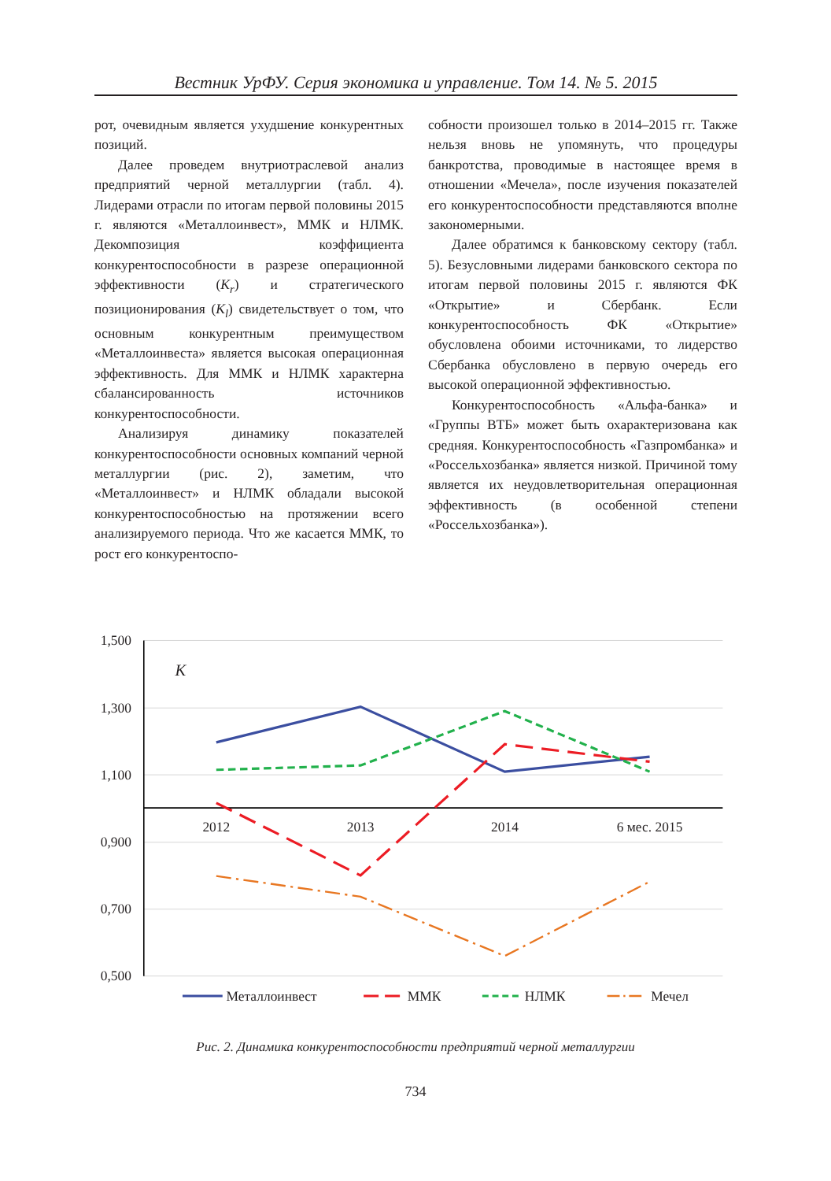Вестник УрФУ. Серия экономика и управление. Том 14. № 5. 2015
рот, очевидным является ухудшение конкурентных позиций.
Далее проведем внутриотраслевой анализ предприятий черной металлургии (табл. 4). Лидерами отрасли по итогам первой половины 2015 г. являются «Металлоинвест», ММК и НЛМК. Декомпозиция коэффициента конкурентоспособности в разрезе операционной эффективности (K<sub>r</sub>) и стратегического позиционирования (K<sub>l</sub>) свидетельствует о том, что основным конкурентным преимуществом «Металлоинвеста» является высокая операционная эффективность. Для ММК и НЛМК характерна сбалансированность источников конкурентоспособности.
Анализируя динамику показателей конкурентоспособности основных компаний черной металлургии (рис. 2), заметим, что «Металлоинвест» и НЛМК обладали высокой конкурентоспособностью на протяжении всего анализируемого периода. Что же касается ММК, то рост его конкурентоспо-
собности произошел только в 2014–2015 гг. Также нельзя вновь не упомянуть, что процедуры банкротства, проводимые в настоящее время в отношении «Мечела», после изучения показателей его конкурентоспособности представляются вполне закономерными.
Далее обратимся к банковскому сектору (табл. 5). Безусловными лидерами банковского сектора по итогам первой половины 2015 г. являются ФК «Открытие» и Сбербанк. Если конкурентоспособность ФК «Открытие» обусловлена обоими источниками, то лидерство Сбербанка обусловлено в первую очередь его высокой операционной эффективностью.
Конкурентоспособность «Альфа-банка» и «Группы ВТБ» может быть охарактеризована как средняя. Конкурентоспособность «Газпромбанка» и «Россельхозбанка» является низкой. Причиной тому является их неудовлетворительная операционная эффективность (в особенной степени «Россельхозбанка»).
1,500
1,300
1,100
0,900
0,700
0,500
K
2012
2013
2014
6 мес. 2015
Металлоинвест
ММК
НЛМК
Мечел
Рис. 2. Динамика конкурентоспособности предприятий черной металлургии
734